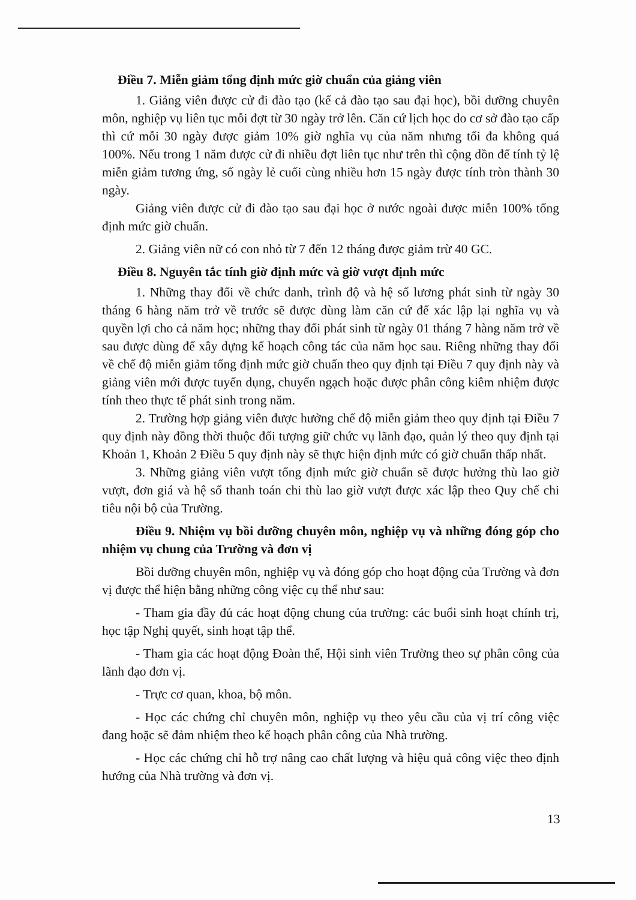Điều 7. Miễn giảm tổng định mức giờ chuẩn của giảng viên
1. Giảng viên được cử đi đào tạo (kể cả đào tạo sau đại học), bồi dưỡng chuyên môn, nghiệp vụ liên tục mỗi đợt từ 30 ngày trở lên. Căn cứ lịch học do cơ sở đào tạo cấp thì cứ mỗi 30 ngày được giảm 10% giờ nghĩa vụ của năm nhưng tối đa không quá 100%. Nếu trong 1 năm được cử đi nhiều đợt liên tục như trên thì cộng dồn để tính tỷ lệ miễn giảm tương ứng, số ngày lẻ cuối cùng nhiều hơn 15 ngày được tính tròn thành 30 ngày.
Giảng viên được cử đi đào tạo sau đại học ở nước ngoài được miễn 100% tổng định mức giờ chuẩn.
2. Giảng viên nữ có con nhỏ từ 7 đến 12 tháng được giảm trừ 40 GC.
Điều 8. Nguyên tắc tính giờ định mức và giờ vượt định mức
1. Những thay đổi về chức danh, trình độ và hệ số lương phát sinh từ ngày 30 tháng 6 hàng năm trở về trước sẽ được dùng làm căn cứ để xác lập lại nghĩa vụ và quyền lợi cho cả năm học; những thay đổi phát sinh từ ngày 01 tháng 7 hàng năm trở về sau được dùng để xây dựng kế hoạch công tác của năm học sau. Riêng những thay đổi về chế độ miễn giảm tổng định mức giờ chuẩn theo quy định tại Điều 7 quy định này và giảng viên mới được tuyển dụng, chuyển ngạch hoặc được phân công kiêm nhiệm được tính theo thực tế phát sinh trong năm.
2. Trường hợp giảng viên được hưởng chế độ miễn giảm theo quy định tại Điều 7 quy định này đồng thời thuộc đối tượng giữ chức vụ lãnh đạo, quản lý theo quy định tại Khoản 1, Khoản 2 Điều 5 quy định này sẽ thực hiện định mức có giờ chuẩn thấp nhất.
3. Những giảng viên vượt tổng định mức giờ chuẩn sẽ được hưởng thù lao giờ vượt, đơn giá và hệ số thanh toán chi thù lao giờ vượt được xác lập theo Quy chế chi tiêu nội bộ của Trường.
Điều 9. Nhiệm vụ bồi dưỡng chuyên môn, nghiệp vụ và những đóng góp cho nhiệm vụ chung của Trường và đơn vị
Bồi dưỡng chuyên môn, nghiệp vụ và đóng góp cho hoạt động của Trường và đơn vị được thể hiện bằng những công việc cụ thể như sau:
- Tham gia đầy đủ các hoạt động chung của trường: các buổi sinh hoạt chính trị, học tập Nghị quyết, sinh hoạt tập thể.
- Tham gia các hoạt động Đoàn thể, Hội sinh viên Trường theo sự phân công của lãnh đạo đơn vị.
- Trực cơ quan, khoa, bộ môn.
- Học các chứng chỉ chuyên môn, nghiệp vụ theo yêu cầu của vị trí công việc đang hoặc sẽ đảm nhiệm theo kế hoạch phân công của Nhà trường.
- Học các chứng chỉ hỗ trợ nâng cao chất lượng và hiệu quả công việc theo định hướng của Nhà trường và đơn vị.
13